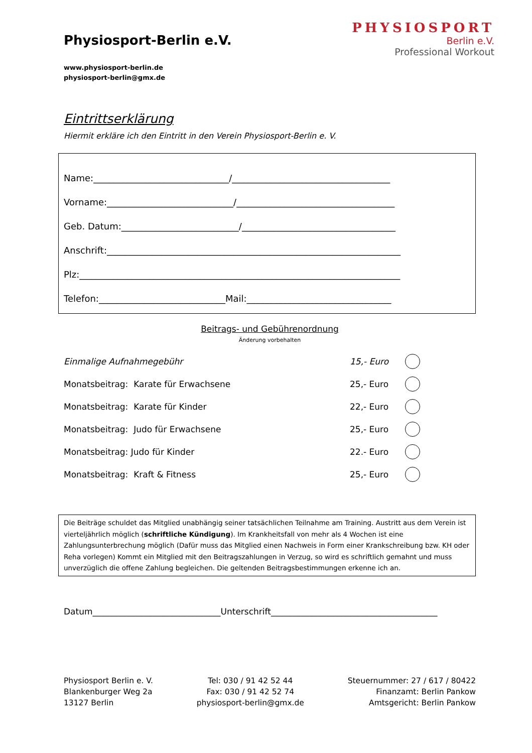Physiosport-Berlin e.V.
www.physiosport-berlin.de
physiosport-berlin@gmx.de
PHYSIOSPORT
Berlin e.V.
Professional Workout
Eintrittserklärung
Hiermit erkläre ich den Eintritt in den Verein Physiosport-Berlin e. V.
Name:______________________________/___________________________________
Vorname:____________________________/___________________________________
Geb. Datum:__________________________/__________________________________
Anschrift:_________________________________________________________________
Plz:_______________________________________________________________________
Telefon:____________________________Mail:________________________________
Beitrags- und Gebührenordnung
Änderung vorbehalten
Einmalige Aufnahmegebühr 15,- Euro
Monatsbeitrag: Karate für Erwachsene 25,- Euro
Monatsbeitrag: Karate für Kinder 22,- Euro
Monatsbeitrag: Judo für Erwachsene 25,- Euro
Monatsbeitrag: Judo für Kinder 22.- Euro
Monatsbeitrag: Kraft & Fitness 25,- Euro
Die Beiträge schuldet das Mitglied unabhängig seiner tatsächlichen Teilnahme am Training. Austritt aus dem Verein ist vierteljährlich möglich (schriftliche Kündigung). Im Krankheitsfall von mehr als 4 Wochen ist eine Zahlungsunterbrechung möglich (Dafür muss das Mitglied einen Nachweis in Form einer Krankschreibung bzw. KH oder Reha vorlegen) Kommt ein Mitglied mit den Beitragszahlungen in Verzug, so wird es schriftlich gemahnt und muss unverzüglich die offene Zahlung begleichen. Die geltenden Beitragsbestimmungen erkenne ich an.
Datum______________________________Unterschrift_______________________________________
Physiosport Berlin e. V.
Blankenburger Weg 2a
13127 Berlin
Tel: 030 / 91 42 52 44
Fax: 030 / 91 42 52 74
physiosport-berlin@gmx.de
Steuernummer: 27 / 617 / 80422
Finanzamt: Berlin Pankow
Amtsgericht: Berlin Pankow